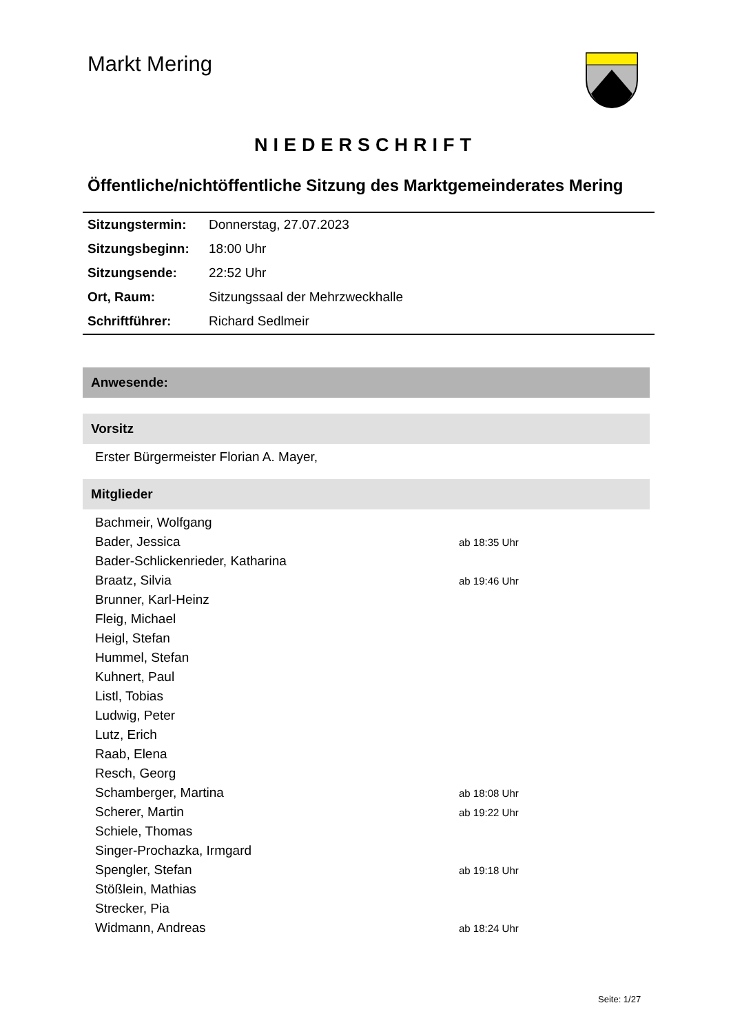Markt Mering
NIEDERSCHRIFT
Öffentliche/nichtöffentliche Sitzung des Marktgemeinderates Mering
| Sitzungstermin: | Donnerstag, 27.07.2023 |
| Sitzungsbeginn: | 18:00 Uhr |
| Sitzungsende: | 22:52 Uhr |
| Ort, Raum: | Sitzungssaal der Mehrzweckhalle |
| Schriftführer: | Richard Sedlmeir |
Anwesende:
Vorsitz
Erster Bürgermeister Florian A. Mayer,
Mitglieder
| Bachmeir, Wolfgang | |
| Bader, Jessica | ab 18:35 Uhr |
| Bader-Schlickenrieder, Katharina | |
| Braatz, Silvia | ab 19:46 Uhr |
| Brunner, Karl-Heinz | |
| Fleig, Michael | |
| Heigl, Stefan | |
| Hummel, Stefan | |
| Kuhnert, Paul | |
| Listl, Tobias | |
| Ludwig, Peter | |
| Lutz, Erich | |
| Raab, Elena | |
| Resch, Georg | |
| Schamberger, Martina | ab 18:08 Uhr |
| Scherer, Martin | ab 19:22 Uhr |
| Schiele, Thomas | |
| Singer-Prochazka, Irmgard | |
| Spengler, Stefan | ab 19:18 Uhr |
| Stößlein, Mathias | |
| Strecker, Pia | |
| Widmann, Andreas | ab 18:24 Uhr |
Seite: 1/27